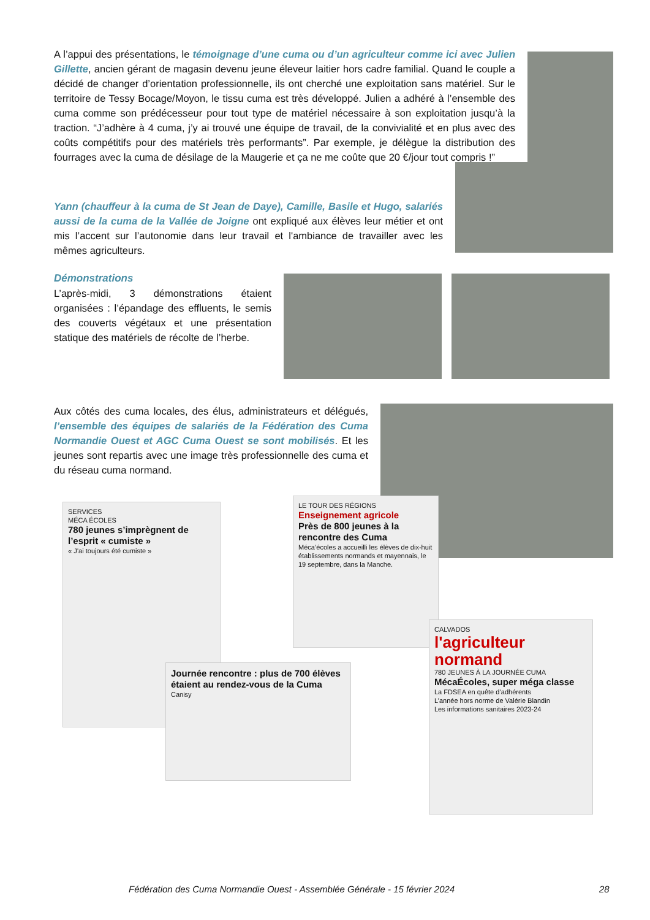A l’appui des présentations, le témoignage d’une cuma ou d’un agriculteur comme ici avec Julien Gillette, ancien gérant de magasin devenu jeune éleveur laitier hors cadre familial. Quand le couple a décidé de changer d’orientation professionnelle, ils ont cherché une exploitation sans matériel. Sur le territoire de Tessy Bocage/Moyon, le tissu cuma est très développé. Julien a adhéré à l’ensemble des cuma comme son prédécesseur pour tout type de matériel nécessaire à son exploitation jusqu’à la traction. “J’adhère à 4 cuma, j’y ai trouvé une équipe de travail, de la convivialité et en plus avec des coûts compétitifs pour des matériels très performants”. Par exemple, je délègue la distribution des fourrages avec la cuma de désilage de la Maugerie et ça ne me coûte que 20 €/jour tout compris !”
Yann (chauffeur à la cuma de St Jean de Daye), Camille, Basile et Hugo, salariés aussi de la cuma de la Vallée de Joigne ont expliqué aux élèves leur métier et ont mis l’accent sur l’autonomie dans leur travail et l'ambiance de travailler avec les mêmes agriculteurs.
Démonstrations
L’après-midi, 3 démonstrations étaient organisées : l’épandage des effluents, le semis des couverts végétaux et une présentation statique des matériels de récolte de l’herbe.
Aux côtés des cuma locales, des élus, administrateurs et délégués, l’ensemble des équipes de salariés de la Fédération des Cuma Normandie Ouest et AGC Cuma Ouest se sont mobilisés. Et les jeunes sont repartis avec une image très professionnelle des cuma et du réseau cuma normand.
SERVICES
MÉCA ÉCOLES
780 jeunes s’imprègnent de l’esprit « cumiste »
« J’ai toujours été cumiste »
LE TOUR DES RÉGIONS
Enseignement agricole
Près de 800 jeunes à la rencontre des Cuma
Méca’écoles a accueilli les élèves de dix-huit établissements normands et mayennais, le 19 septembre, dans la Manche.
Journée rencontre : plus de 700 élèves étaient au rendez-vous de la Cuma
Canisy
CALVADOS
l'agriculteur normand
780 JEUNES À LA JOURNÉE CUMA
MécaÉcoles, super méga classe
La FDSEA en quête d’adhérents
L’année hors norme de Valérie Blandin
Les informations sanitaires 2023-24
Fédération des Cuma Normandie Ouest - Assemblée Générale - 15 février 2024 28